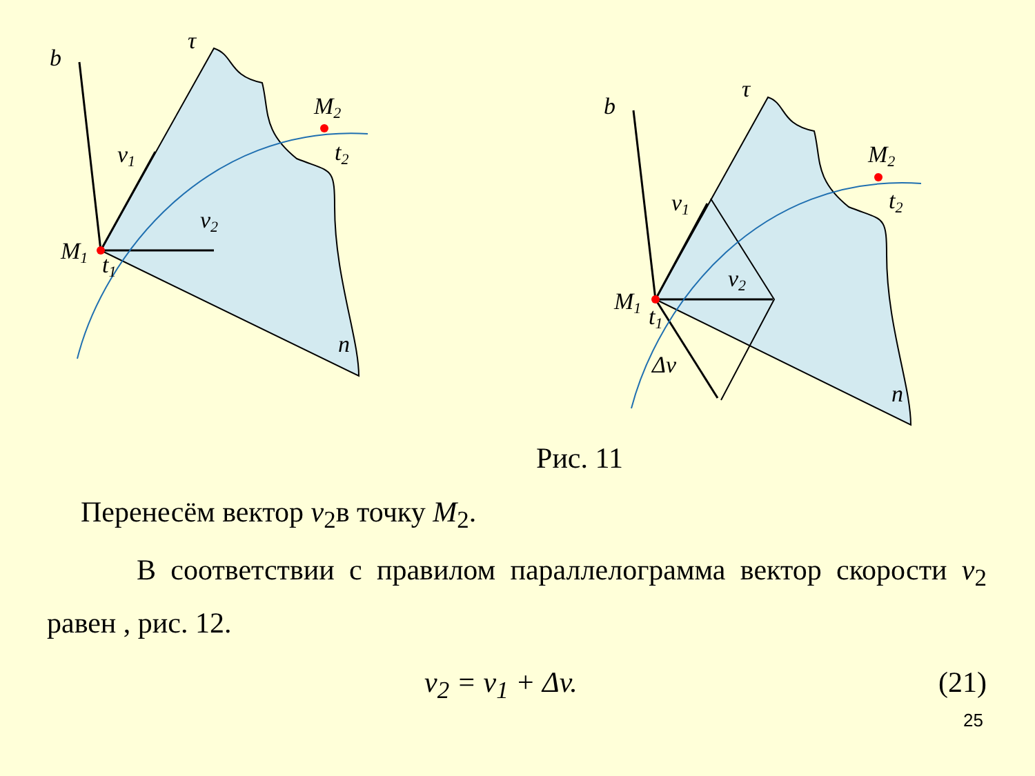b
τ
M2
t2
v1
v2
M1
t1
n
b
τ
M2
t2
v1
v2
M1
t1
Δv
n
Рис. 11
Перенесём вектор v<sub>2</sub>в точку M<sub>2</sub>.
В соответствии с правилом параллелограмма вектор скорости v<sub>2</sub> равен , рис. 12.
v<sub>2</sub> = v<sub>1</sub> + Δv. (21)
25